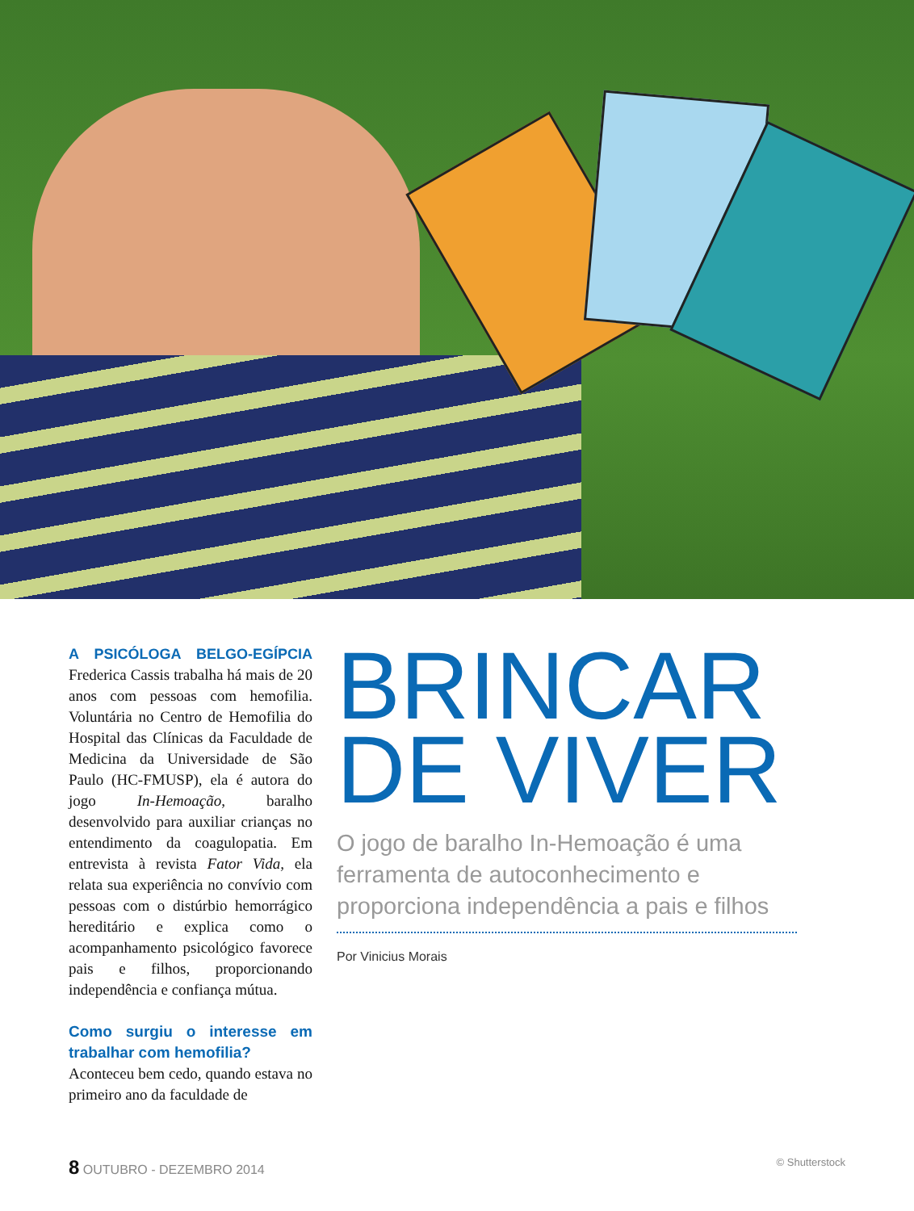A PSICÓLOGA BELGO-EGÍPCIA Frederica Cassis trabalha há mais de 20 anos com pessoas com hemofilia. Voluntária no Centro de Hemofilia do Hospital das Clínicas da Faculdade de Medicina da Universidade de São Paulo (HC-FMUSP), ela é autora do jogo In-Hemoação, baralho desenvolvido para auxiliar crianças no entendimento da coagulopatia. Em entrevista à revista Fator Vida, ela relata sua experiência no convívio com pessoas com o distúrbio hemorrágico hereditário e explica como o acompanhamento psicológico favorece pais e filhos, proporcionando independência e confiança mútua.
Como surgiu o interesse em trabalhar com hemofilia?
Aconteceu bem cedo, quando estava no primeiro ano da faculdade de
BRINCAR DE VIVER
O jogo de baralho In-Hemoação é uma ferramenta de autoconhecimento e proporciona independência a pais e filhos
Por Vinicius Morais
8 OUTUBRO - DEZEMBRO 2014 © Shutterstock